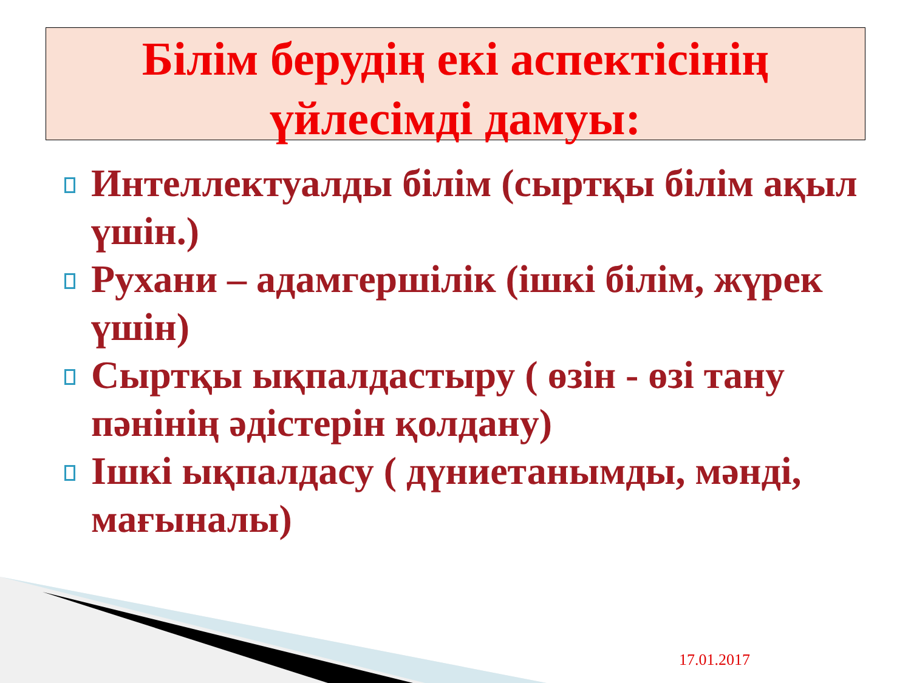Білім берудің екі аспектісінің үйлесімді дамуы:
Интеллектуалды білім (сыртқы білім ақыл үшін.)
Рухани – адамгершілік (ішкі білім, жүрек үшін)
Сыртқы ықпалдастыру ( өзін - өзі тану пәнінің әдістерін қолдану)
Ішкі ықпалдасу ( дүниетанымды, мәнді, мағыналы)
17.01.2017